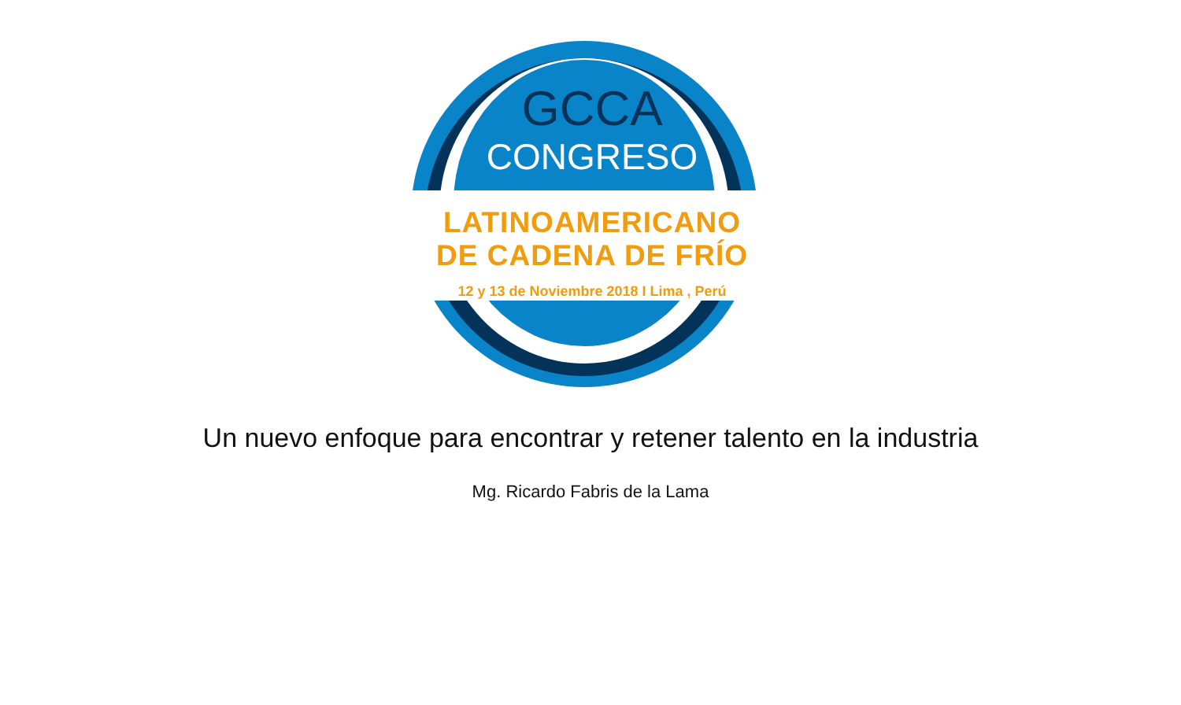GCCA
CONGRESO
LATINOAMERICANO
DE CADENA DE FRÍO
12 y 13 de Noviembre 2018 I Lima , Perú
Un nuevo enfoque para encontrar y retener talento en la industria
Mg. Ricardo Fabris de la Lama